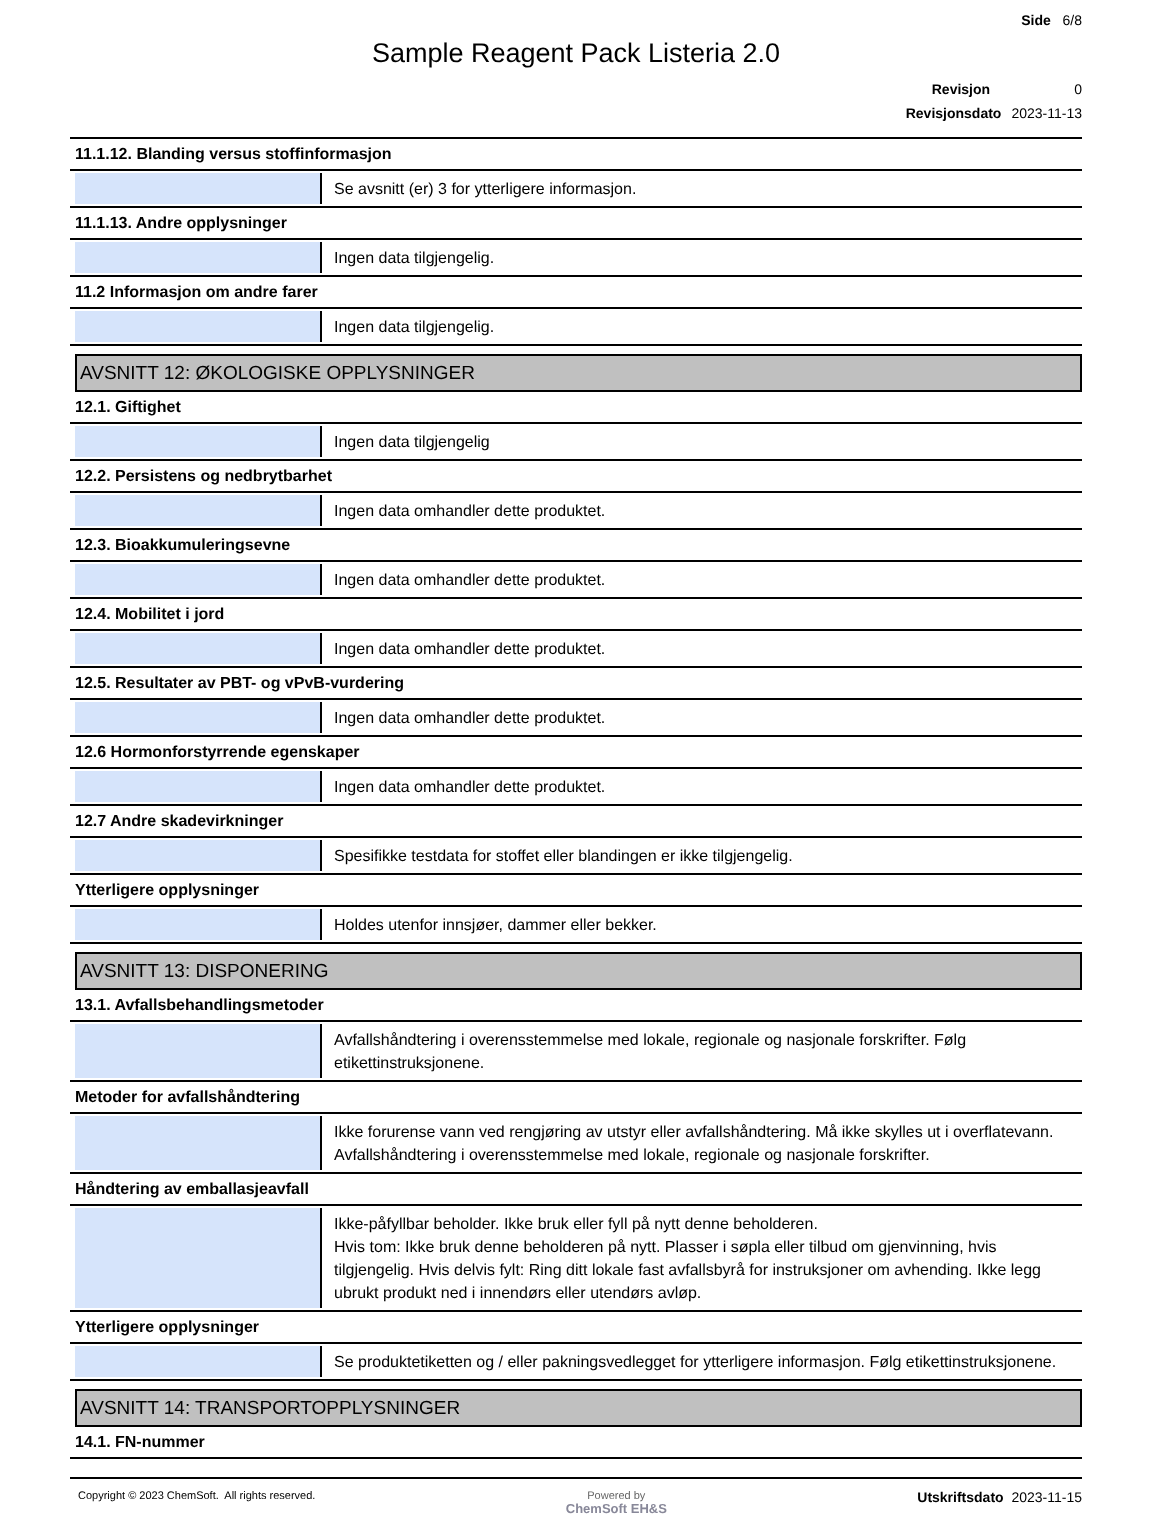Side 6/8
Sample Reagent Pack Listeria 2.0
Revisjon 0
Revisjonsdato 2023-11-13
11.1.12. Blanding versus stoffinformasjon
Se avsnitt (er) 3 for ytterligere informasjon.
11.1.13. Andre opplysninger
Ingen data tilgjengelig.
11.2 Informasjon om andre farer
Ingen data tilgjengelig.
AVSNITT 12: ØKOLOGISKE OPPLYSNINGER
12.1. Giftighet
Ingen data tilgjengelig
12.2. Persistens og nedbrytbarhet
Ingen data omhandler dette produktet.
12.3. Bioakkumuleringsevne
Ingen data omhandler dette produktet.
12.4. Mobilitet i jord
Ingen data omhandler dette produktet.
12.5. Resultater av PBT- og vPvB-vurdering
Ingen data omhandler dette produktet.
12.6 Hormonforstyrrende egenskaper
Ingen data omhandler dette produktet.
12.7 Andre skadevirkninger
Spesifikke testdata for stoffet eller blandingen er ikke tilgjengelig.
Ytterligere opplysninger
Holdes utenfor innsjøer, dammer eller bekker.
AVSNITT 13: DISPONERING
13.1. Avfallsbehandlingsmetoder
Avfallshåndtering i overensstemmelse med lokale, regionale og nasjonale forskrifter. Følg etikettinstruksjonene.
Metoder for avfallshåndtering
Ikke forurense vann ved rengjøring av utstyr eller avfallshåndtering. Må ikke skylles ut i overflatevann. Avfallshåndtering i overensstemmelse med lokale, regionale og nasjonale forskrifter.
Håndtering av emballasjeavfall
Ikke-påfyllbar beholder. Ikke bruk eller fyll på nytt denne beholderen.
Hvis tom: Ikke bruk denne beholderen på nytt. Plasser i søpla eller tilbud om gjenvinning, hvis tilgjengelig. Hvis delvis fylt: Ring ditt lokale fast avfallsbyrå for instruksjoner om avhending. Ikke legg ubrukt produkt ned i innendørs eller utendørs avløp.
Ytterligere opplysninger
Se produktetiketten og / eller pakningsvedlegget for ytterligere informasjon. Følg etikettinstruksjonene.
AVSNITT 14: TRANSPORTOPPLYSNINGER
14.1. FN-nummer
Copyright © 2023 ChemSoft. All rights reserved.
Powered by
ChemSoft EH&S
Utskriftsdato 2023-11-15